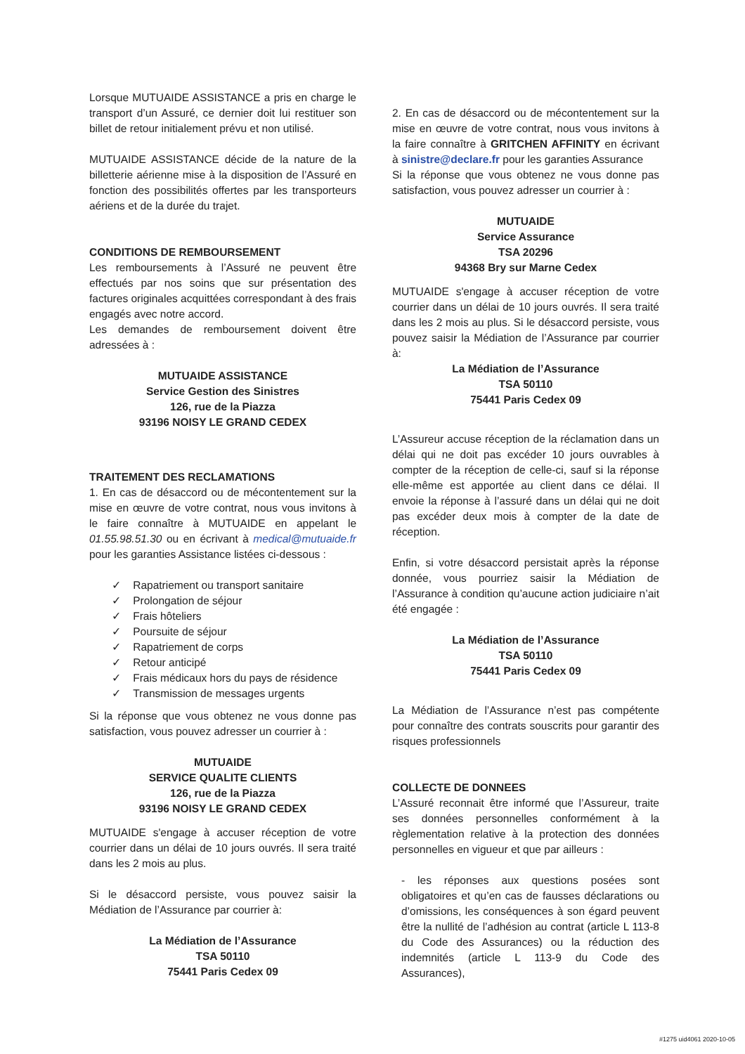Lorsque MUTUAIDE ASSISTANCE a pris en charge le transport d’un Assuré, ce dernier doit lui restituer son billet de retour initialement prévu et non utilisé.
MUTUAIDE ASSISTANCE décide de la nature de la billetterie aérienne mise à la disposition de l’Assuré en fonction des possibilités offertes par les transporteurs aériens et de la durée du trajet.
CONDITIONS DE REMBOURSEMENT
Les remboursements à l’Assuré ne peuvent être effectués par nos soins que sur présentation des factures originales acquittées correspondant à des frais engagés avec notre accord.
Les demandes de remboursement doivent être adressées à :
MUTUAIDE ASSISTANCE
Service Gestion des Sinistres
126, rue de la Piazza
93196 NOISY LE GRAND CEDEX
TRAITEMENT DES RECLAMATIONS
1. En cas de désaccord ou de mécontentement sur la mise en œuvre de votre contrat, nous vous invitons à le faire connaître à MUTUAIDE en appelant le 01.55.98.51.30 ou en écrivant à medical@mutuaide.fr pour les garanties Assistance listées ci-dessous :
✓ Rapatriement ou transport sanitaire
✓ Prolongation de séjour
✓ Frais hôteliers
✓ Poursuite de séjour
✓ Rapatriement de corps
✓ Retour anticipé
✓ Frais médicaux hors du pays de résidence
✓ Transmission de messages urgents
Si la réponse que vous obtenez ne vous donne pas satisfaction, vous pouvez adresser un courrier à :
MUTUAIDE
SERVICE QUALITE CLIENTS
126, rue de la Piazza
93196 NOISY LE GRAND CEDEX
MUTUAIDE s'engage à accuser réception de votre courrier dans un délai de 10 jours ouvrés. Il sera traité dans les 2 mois au plus.
Si le désaccord persiste, vous pouvez saisir la Médiation de l’Assurance par courrier à:
La Médiation de l’Assurance
TSA 50110
75441 Paris Cedex 09
2. En cas de désaccord ou de mécontentement sur la mise en œuvre de votre contrat, nous vous invitons à la faire connaître à GRITCHEN AFFINITY en écrivant à sinistre@declare.fr pour les garanties Assurance
Si la réponse que vous obtenez ne vous donne pas satisfaction, vous pouvez adresser un courrier à :
MUTUAIDE
Service Assurance
TSA 20296
94368 Bry sur Marne Cedex
MUTUAIDE s'engage à accuser réception de votre courrier dans un délai de 10 jours ouvrés. Il sera traité dans les 2 mois au plus. Si le désaccord persiste, vous pouvez saisir la Médiation de l’Assurance par courrier à:
La Médiation de l’Assurance
TSA 50110
75441 Paris Cedex 09
L’Assureur accuse réception de la réclamation dans un délai qui ne doit pas excéder 10 jours ouvrables à compter de la réception de celle-ci, sauf si la réponse elle-même est apportée au client dans ce délai. Il envoie la réponse à l’assuré dans un délai qui ne doit pas excéder deux mois à compter de la date de réception.
Enfin, si votre désaccord persistait après la réponse donnée, vous pourriez saisir la Médiation de l’Assurance à condition qu’aucune action judiciaire n’ait été engagée :
La Médiation de l’Assurance
TSA 50110
75441 Paris Cedex 09
La Médiation de l’Assurance n’est pas compétente pour connaître des contrats souscrits pour garantir des risques professionnels
COLLECTE DE DONNEES
L’Assuré reconnait être informé que l’Assureur, traite ses données personnelles conformément à la règlementation relative à la protection des données personnelles en vigueur et que par ailleurs :
- les réponses aux questions posées sont obligatoires et qu’en cas de fausses déclarations ou d’omissions, les conséquences à son égard peuvent être la nullité de l’adhésion au contrat (article L 113-8 du Code des Assurances) ou la réduction des indemnités (article L 113-9 du Code des Assurances),
#1275 uid4061 2020-10-05